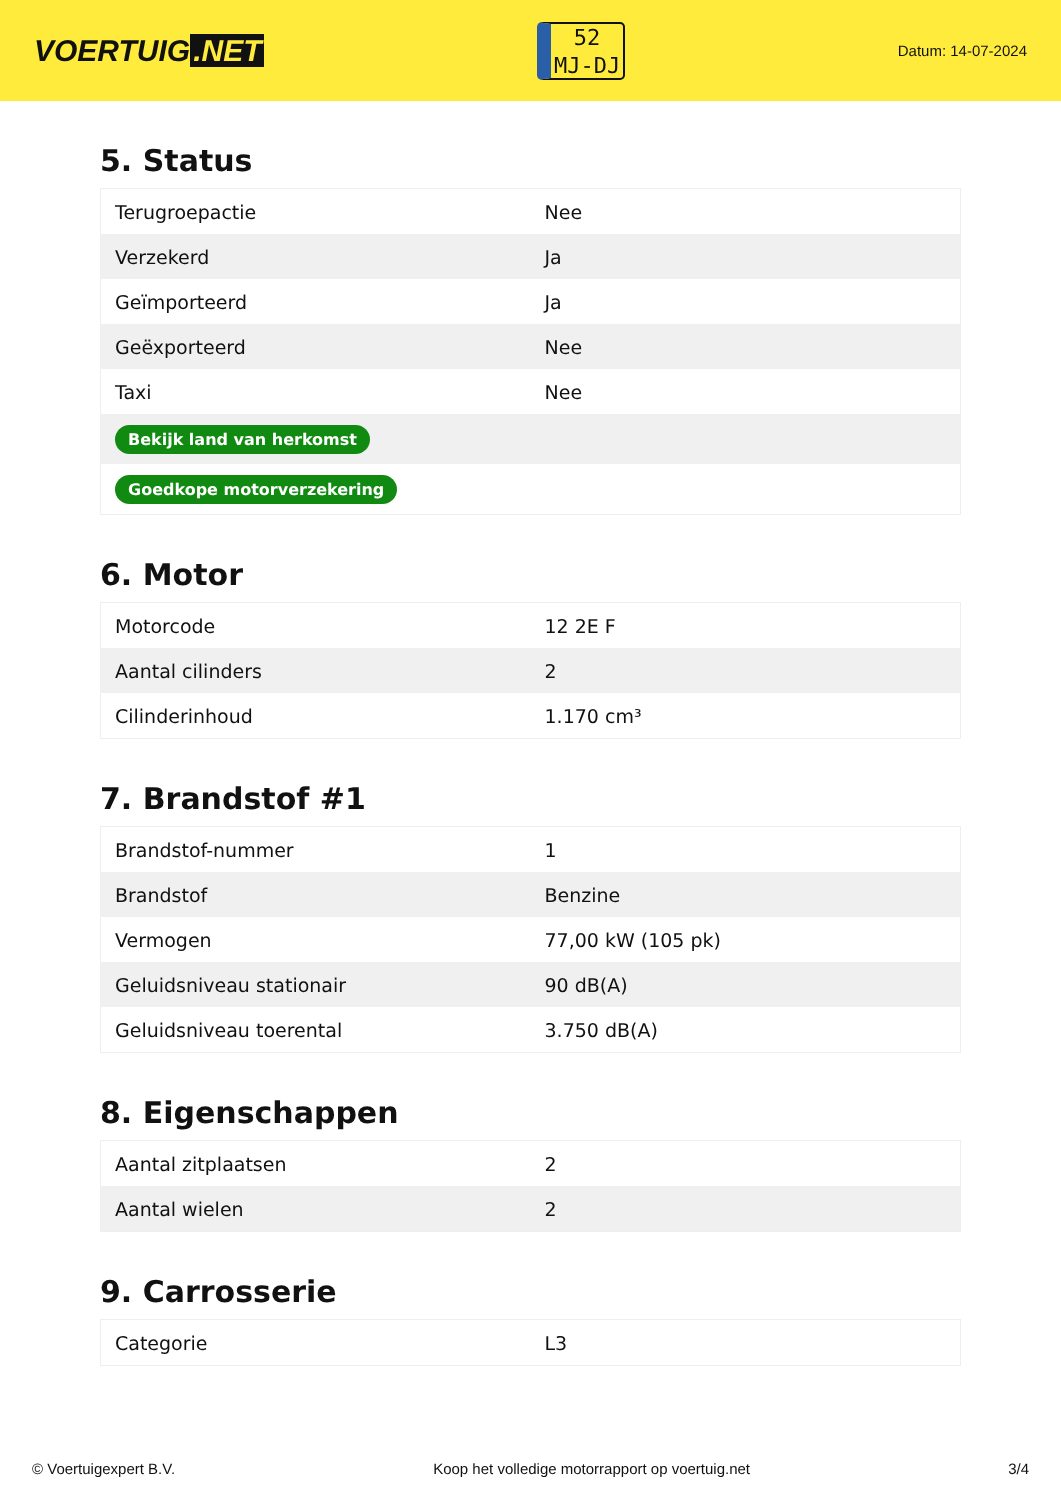VOERTUIG.NET
52
MJ-DJ
Datum: 14-07-2024
5. Status
| Terugroepactie | Nee |
| Verzekerd | Ja |
| Geïmporteerd | Ja |
| Geëxporteerd | Nee |
| Taxi | Nee |
| Bekijk land van herkomst | |
| Goedkope motorverzekering | |
6. Motor
| Motorcode | 12 2E F |
| Aantal cilinders | 2 |
| Cilinderinhoud | 1.170 cm³ |
7. Brandstof #1
| Brandstof-nummer | 1 |
| Brandstof | Benzine |
| Vermogen | 77,00 kW (105 pk) |
| Geluidsniveau stationair | 90 dB(A) |
| Geluidsniveau toerental | 3.750 dB(A) |
8. Eigenschappen
| Aantal zitplaatsen | 2 |
| Aantal wielen | 2 |
9. Carrosserie
| Categorie | L3 |
© Voertuigexpert B.V. Koop het volledige motorrapport op voertuig.net 3/4